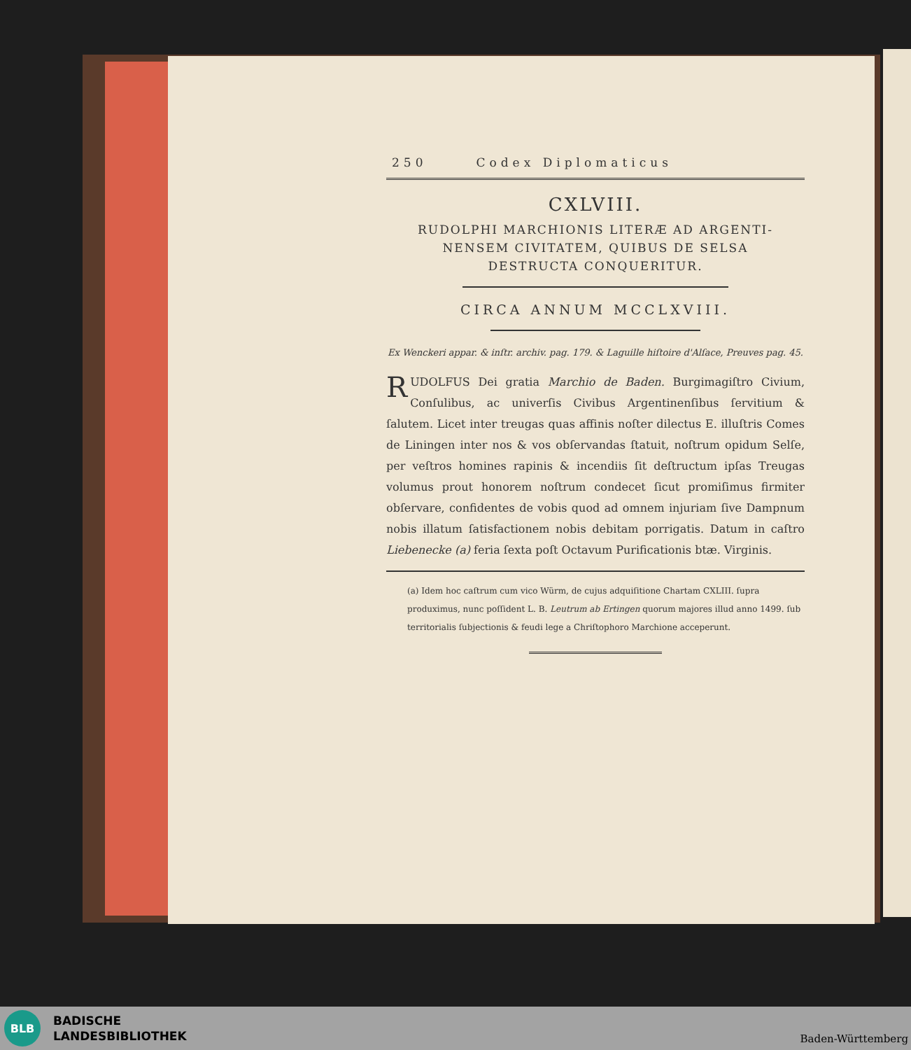250 Codex Diplomaticus
CXLVIII.
RUDOLPHI MARCHIONIS LITERÆ AD ARGENTI-
NENSEM CIVITATEM, QUIBUS DE SELSA
DESTRUCTA CONQUERITUR.
CIRCA ANNUM MCCLXVIII.
Ex Wenckeri appar. & inſtr. archiv. pag. 179. & Laguille hiſtoire d'Alſace, Preuves pag. 45.
RUDOLFUS Dei gratia Marchio de Baden. Burgimagiſtro Civium, Conſulibus, ac univerſis Civibus Argentinenſibus ſervitium & ſalutem. Licet inter treugas quas affinis noſter dilectus E. illuſtris Comes de Liningen inter nos & vos obſervandas ſtatuit, noſtrum opidum Selſe, per veſtros homines rapinis & incendiis ſit deſtructum ipſas Treugas volumus prout honorem noſtrum condecet ſicut promiſimus firmiter obſervare, confidentes de vobis quod ad omnem injuriam ſive Dampnum nobis illatum ſatisfactionem nobis debitam porrigatis. Datum in caſtro Liebenecke (a) feria ſexta poſt Octavum Purificationis btæ. Virginis.
(a) Idem hoc caſtrum cum vico Würm, de cujus adquiſitione Chartam CXLIII. ſupra produximus, nunc poſſident L. B. Leutrum ab Ertingen quorum majores illud anno 1499. ſub territorialis ſubjectionis & feudi lege a Chriſtophoro Marchione acceperunt.
BLB
BADISCHE
LANDESBIBLIOTHEK
Baden-Württemberg